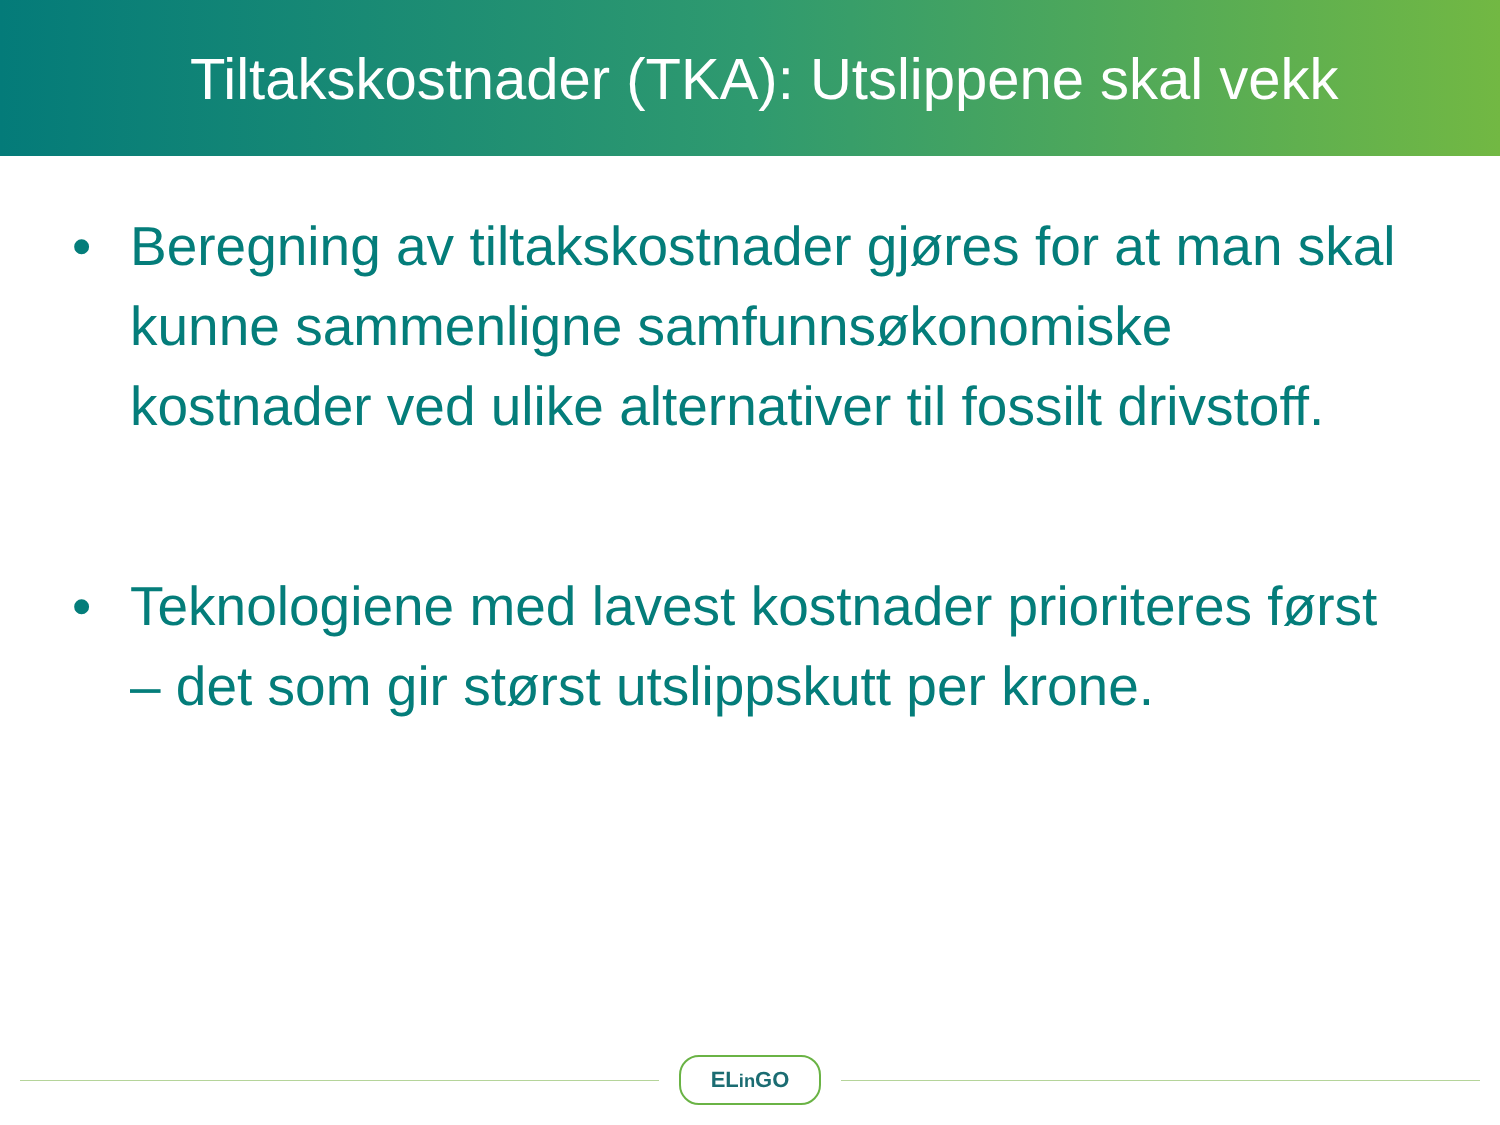Tiltakskostnader (TKA): Utslippene skal vekk
• Beregning av tiltakskostnader gjøres for at man skal kunne sammenligne samfunnsøkonomiske kostnader ved ulike alternativer til fossilt drivstoff.
• Teknologiene med lavest kostnader prioriteres først – det som gir størst utslippskutt per krone.
ELin GO